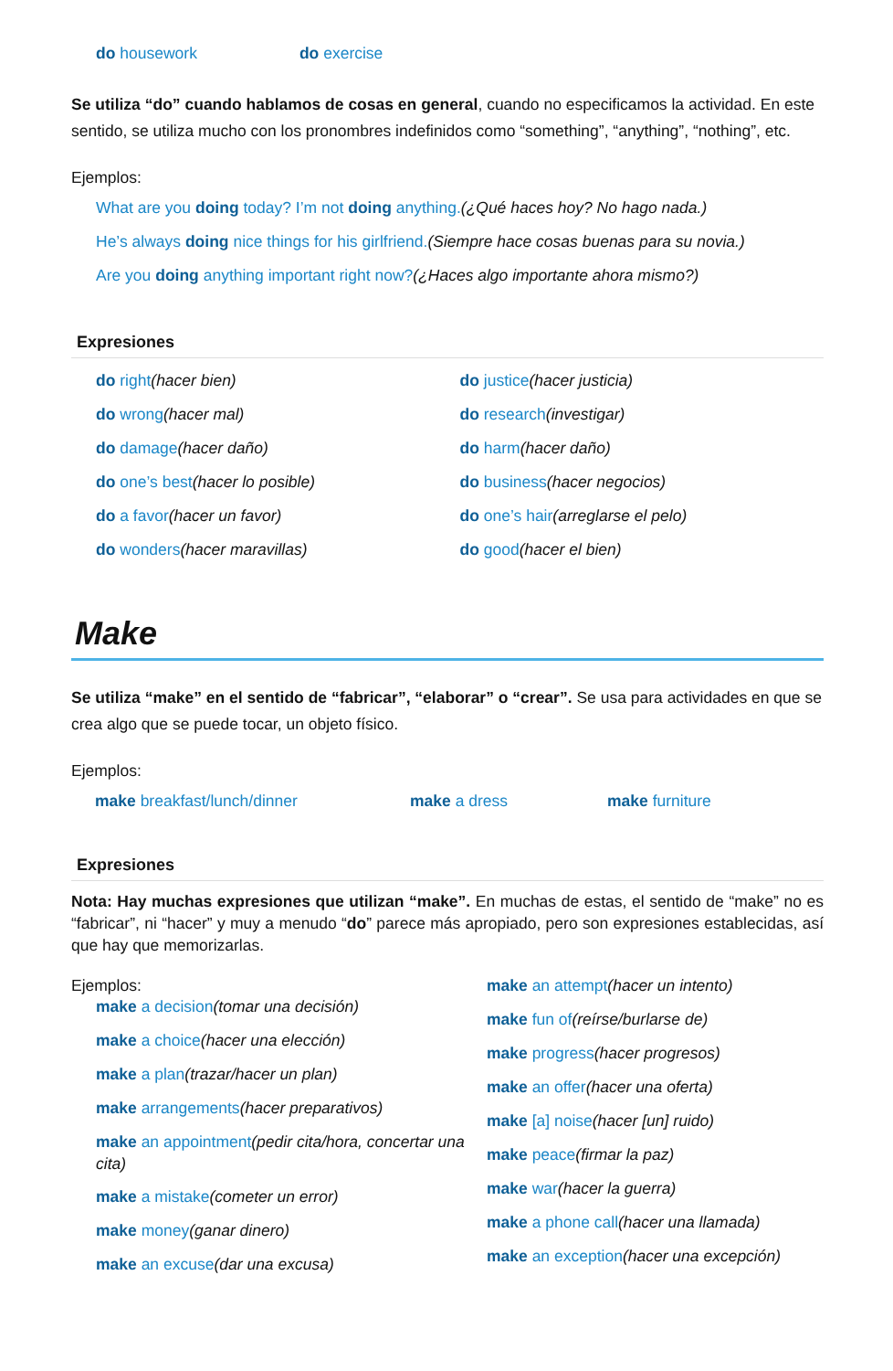do housework do exercise
Se utiliza “do” cuando hablamos de cosas en general, cuando no especificamos la actividad. En este sentido, se utiliza mucho con los pronombres indefinidos como “something”, “anything”, “nothing”, etc.
Ejemplos:
What are you doing today? I’m not doing anything.(¿Qué haces hoy? No hago nada.)
He’s always doing nice things for his girlfriend.(Siempre hace cosas buenas para su novia.)
Are you doing anything important right now?(¿Haces algo importante ahora mismo?)
Expresiones
do right(hacer bien)
do wrong(hacer mal)
do damage(hacer daño)
do one’s best(hacer lo posible)
do a favor(hacer un favor)
do wonders(hacer maravillas)
do justice(hacer justicia)
do research(investigar)
do harm(hacer daño)
do business(hacer negocios)
do one’s hair(arreglarse el pelo)
do good(hacer el bien)
Make
Se utiliza “make” en el sentido de “fabricar”, “elaborar” o “crear”. Se usa para actividades en que se crea algo que se puede tocar, un objeto físico.
Ejemplos:
make breakfast/lunch/dinner make a dress make furniture
Expresiones
Nota: Hay muchas expresiones que utilizan “make”. En muchas de estas, el sentido de “make” no es “fabricar”, ni “hacer” y muy a menudo “do” parece más apropiado, pero son expresiones establecidas, así que hay que memorizarlas.
Ejemplos:
make a decision(tomar una decisión)
make a choice(hacer una elección)
make a plan(trazar/hacer un plan)
make arrangements(hacer preparativos)
make an appointment(pedir cita/hora, concertar una cita)
make a mistake(cometer un error)
make money(ganar dinero)
make an excuse(dar una excusa)
make an attempt(hacer un intento)
make fun of(reírse/burlarse de)
make progress(hacer progresos)
make an offer(hacer una oferta)
make [a] noise(hacer [un] ruido)
make peace(firmar la paz)
make war(hacer la guerra)
make a phone call(hacer una llamada)
make an exception(hacer una excepción)